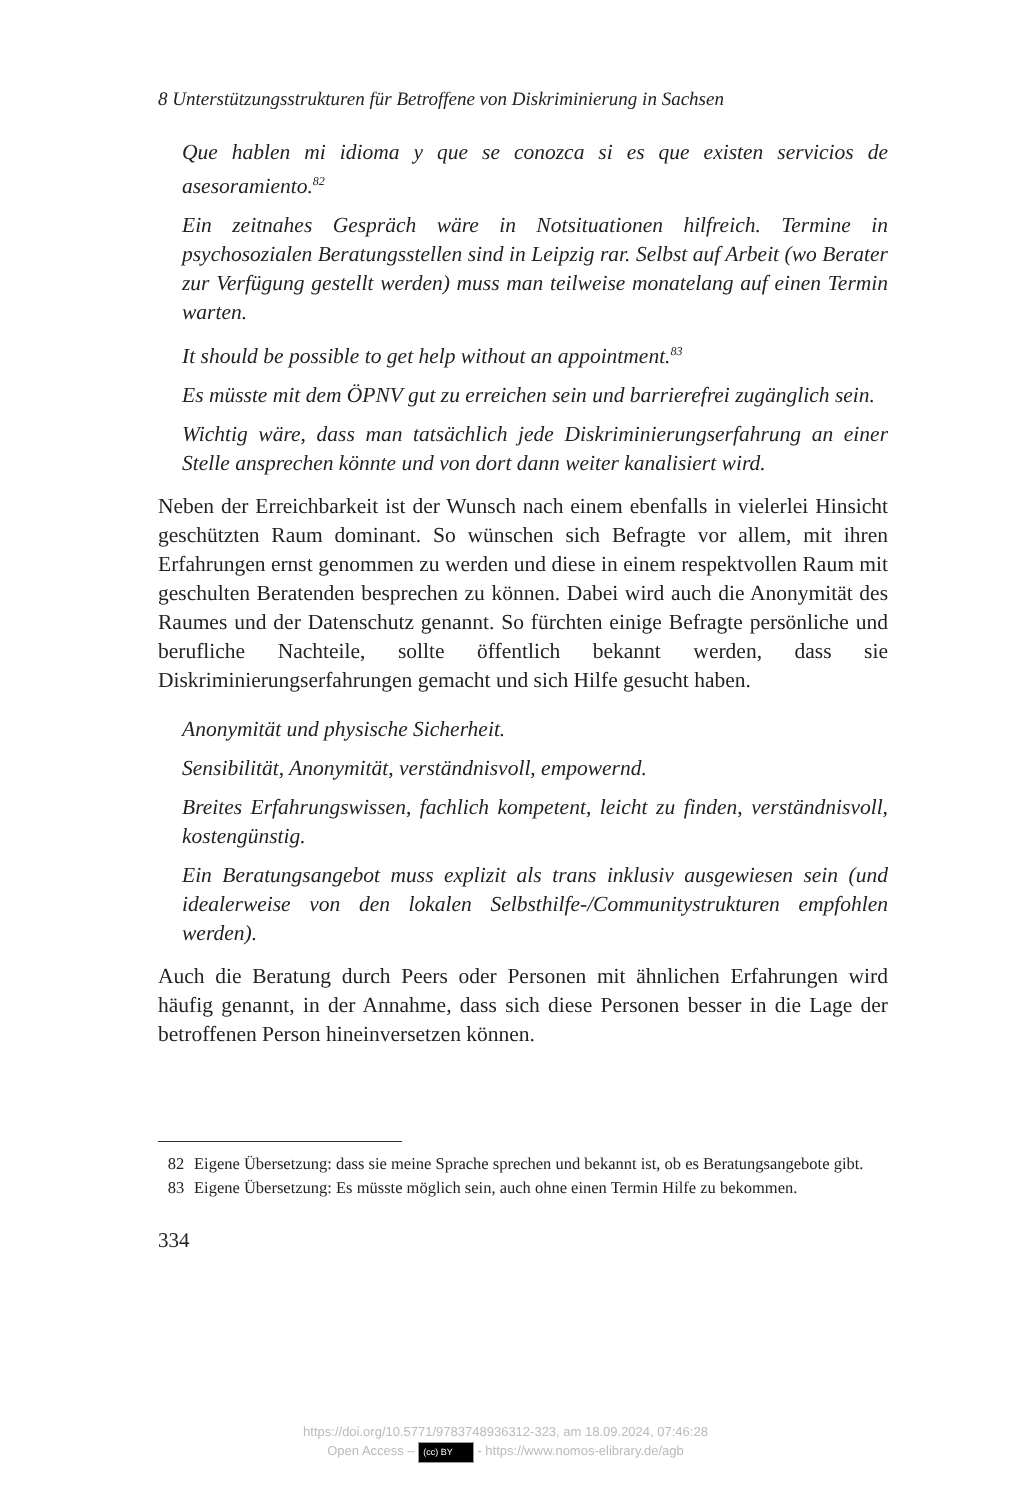8 Unterstützungsstrukturen für Betroffene von Diskriminierung in Sachsen
Que hablen mi idioma y que se conozca si es que existen servicios de asesoramiento.<sup>82</sup>
Ein zeitnahes Gespräch wäre in Notsituationen hilfreich. Termine in psychosozialen Beratungsstellen sind in Leipzig rar. Selbst auf Arbeit (wo Berater zur Verfügung gestellt werden) muss man teilweise monatelang auf einen Termin warten.
It should be possible to get help without an appointment.<sup>83</sup>
Es müsste mit dem ÖPNV gut zu erreichen sein und barrierefrei zugänglich sein.
Wichtig wäre, dass man tatsächlich jede Diskriminierungserfahrung an einer Stelle ansprechen könnte und von dort dann weiter kanalisiert wird.
Neben der Erreichbarkeit ist der Wunsch nach einem ebenfalls in vielerlei Hinsicht geschützten Raum dominant. So wünschen sich Befragte vor allem, mit ihren Erfahrungen ernst genommen zu werden und diese in einem respektvollen Raum mit geschulten Beratenden besprechen zu können. Dabei wird auch die Anonymität des Raumes und der Datenschutz genannt. So fürchten einige Befragte persönliche und berufliche Nachteile, sollte öffentlich bekannt werden, dass sie Diskriminierungserfahrungen gemacht und sich Hilfe gesucht haben.
Anonymität und physische Sicherheit.
Sensibilität, Anonymität, verständnisvoll, empowernd.
Breites Erfahrungswissen, fachlich kompetent, leicht zu finden, verständnisvoll, kostengünstig.
Ein Beratungsangebot muss explizit als trans inklusiv ausgewiesen sein (und idealerweise von den lokalen Selbsthilfe-/Communitystrukturen empfohlen werden).
Auch die Beratung durch Peers oder Personen mit ähnlichen Erfahrungen wird häufig genannt, in der Annahme, dass sich diese Personen besser in die Lage der betroffenen Person hineinversetzen können.
82 Eigene Übersetzung: dass sie meine Sprache sprechen und bekannt ist, ob es Beratungsangebote gibt.
83 Eigene Übersetzung: Es müsste möglich sein, auch ohne einen Termin Hilfe zu bekommen.
334
https://doi.org/10.5771/9783748936312-323, am 18.09.2024, 07:46:28
Open Access – (cc) BY - https://www.nomos-elibrary.de/agb